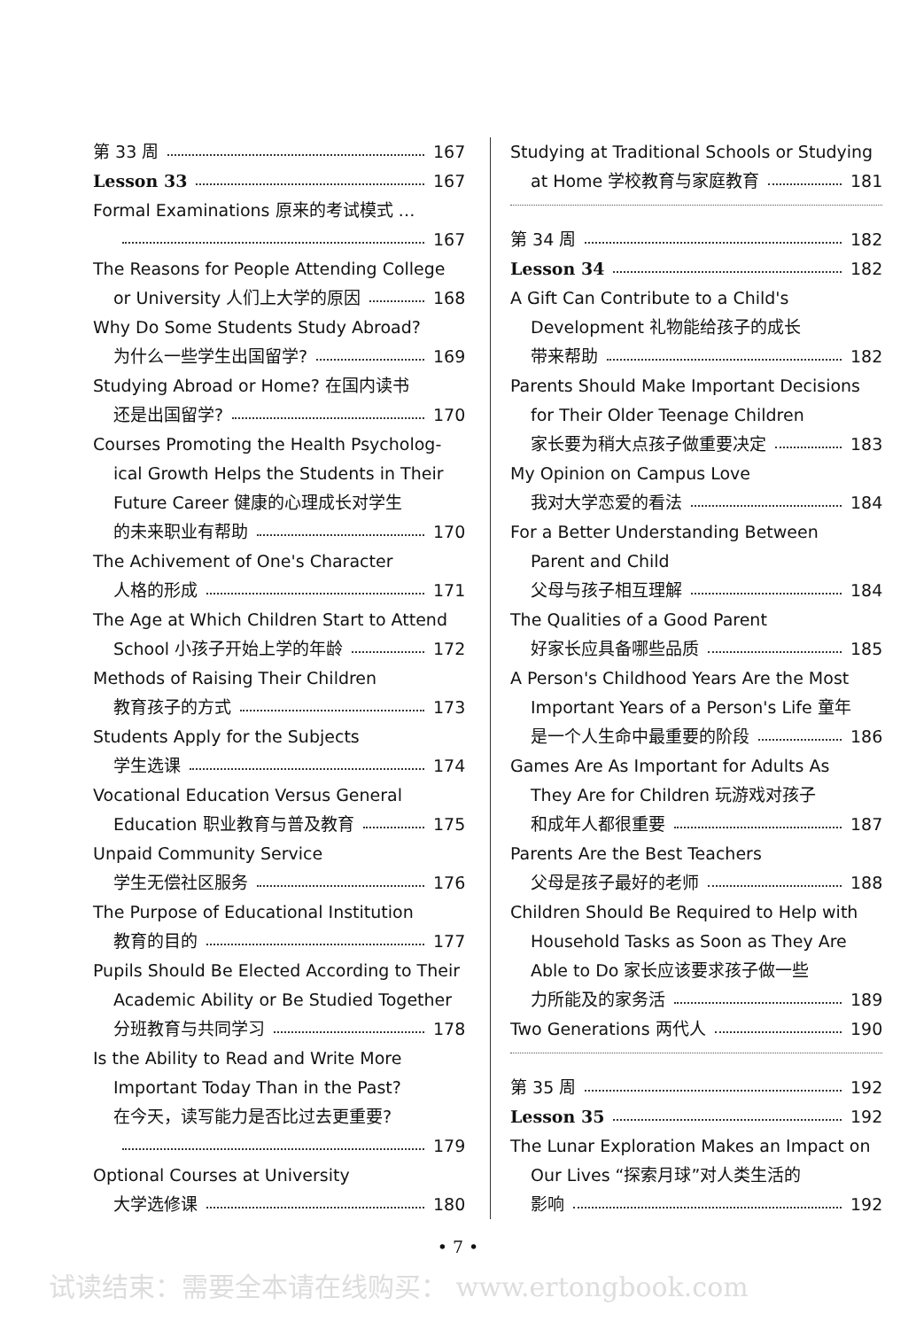第 33 周 167
Lesson 33 167
Formal Examinations 原来的考试模式 …
167
The Reasons for People Attending College
or University 人们上大学的原因 168
Why Do Some Students Study Abroad?
为什么一些学生出国留学? 169
Studying Abroad or Home? 在国内读书
还是出国留学? 170
Courses Promoting the Health Psycholog-
ical Growth Helps the Students in Their
Future Career 健康的心理成长对学生
的未来职业有帮助 170
The Achivement of One's Character
人格的形成 171
The Age at Which Children Start to Attend
School 小孩子开始上学的年龄 172
Methods of Raising Their Children
教育孩子的方式 173
Students Apply for the Subjects
学生选课 174
Vocational Education Versus General
Education 职业教育与普及教育 175
Unpaid Community Service
学生无偿社区服务 176
The Purpose of Educational Institution
教育的目的 177
Pupils Should Be Elected According to Their
Academic Ability or Be Studied Together
分班教育与共同学习 178
Is the Ability to Read and Write More
Important Today Than in the Past?
在今天，读写能力是否比过去更重要?
179
Optional Courses at University
大学选修课 180
Studying at Traditional Schools or Studying
at Home 学校教育与家庭教育 181
第 34 周 182
Lesson 34 182
A Gift Can Contribute to a Child's
Development 礼物能给孩子的成长
带来帮助 182
Parents Should Make Important Decisions
for Their Older Teenage Children
家长要为稍大点孩子做重要决定 183
My Opinion on Campus Love
我对大学恋爱的看法 184
For a Better Understanding Between
Parent and Child
父母与孩子相互理解 184
The Qualities of a Good Parent
好家长应具备哪些品质 185
A Person's Childhood Years Are the Most
Important Years of a Person's Life 童年
是一个人生命中最重要的阶段 186
Games Are As Important for Adults As
They Are for Children 玩游戏对孩子
和成年人都很重要 187
Parents Are the Best Teachers
父母是孩子最好的老师 188
Children Should Be Required to Help with
Household Tasks as Soon as They Are
Able to Do 家长应该要求孩子做一些
力所能及的家务活 189
Two Generations 两代人 190
第 35 周 192
Lesson 35 192
The Lunar Exploration Makes an Impact on
Our Lives “探索月球”对人类生活的
影响 192
• 7 •
试读结束：需要全本请在线购买： www.ertongbook.com